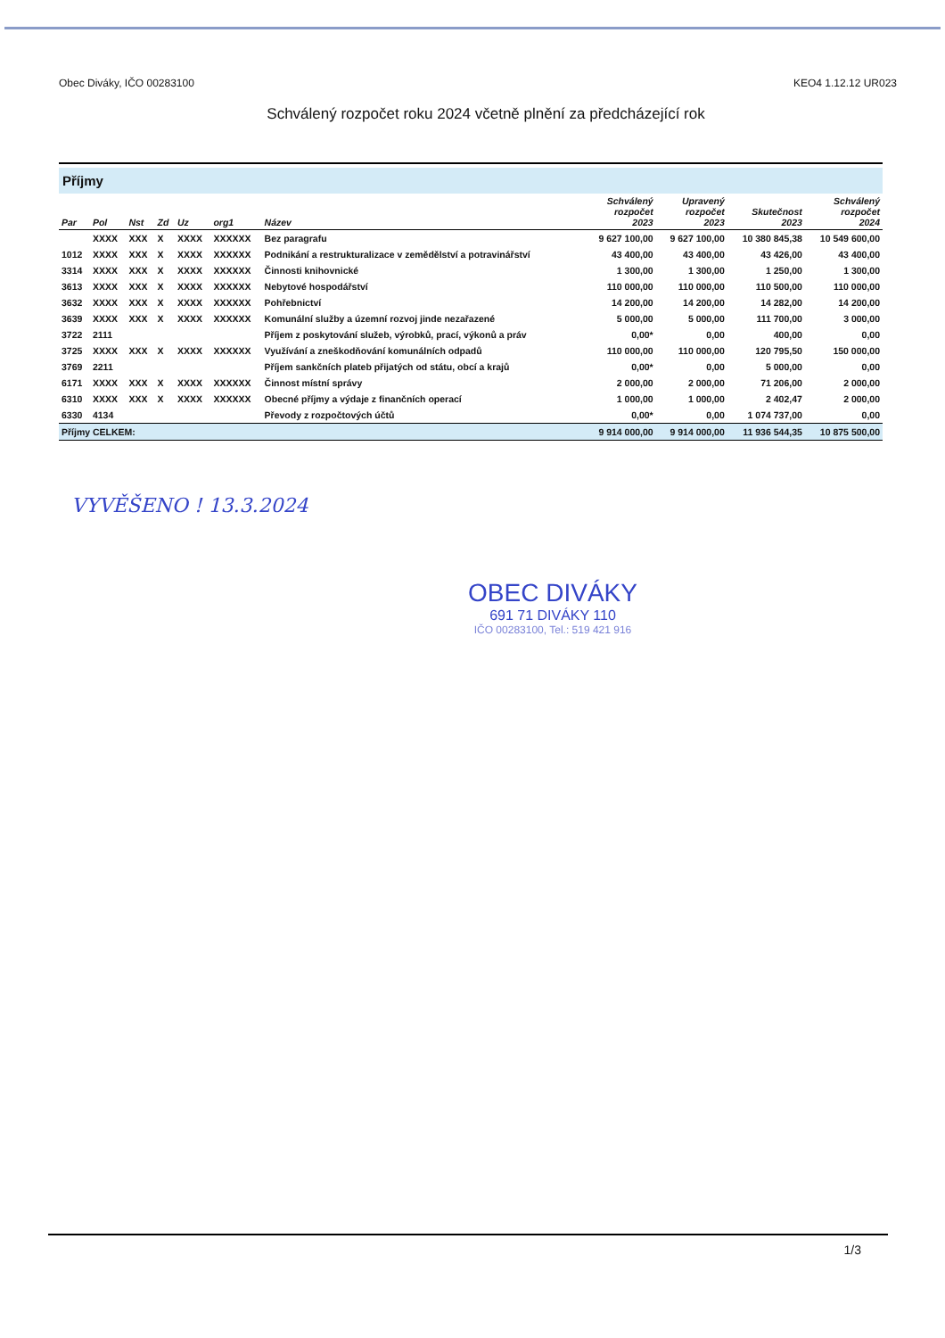Obec Diváky, IČO 00283100 KEO4 1.12.12 UR023
Schválený rozpočet roku 2024 včetně plnění za předcházející rok
Příjmy
| Par | Pol | Nst | Zd | Uz | org1 | Název | Schválený rozpočet 2023 | Upravený rozpočet 2023 | Skutečnost 2023 | Schválený rozpočet 2024 |
| --- | --- | --- | --- | --- | --- | --- | --- | --- | --- | --- |
| | XXXX | XXX | X | XXXX | XXXXXX | Bez paragrafu | 9 627 100,00 | 9 627 100,00 | 10 380 845,38 | 10 549 600,00 |
| 1012 | XXXX | XXX | X | XXXX | XXXXXX | Podnikání a restrukturalizace v zemědělství a potravinářství | 43 400,00 | 43 400,00 | 43 426,00 | 43 400,00 |
| 3314 | XXXX | XXX | X | XXXX | XXXXXX | Činnosti knihovnické | 1 300,00 | 1 300,00 | 1 250,00 | 1 300,00 |
| 3613 | XXXX | XXX | X | XXXX | XXXXXX | Nebytové hospodářství | 110 000,00 | 110 000,00 | 110 500,00 | 110 000,00 |
| 3632 | XXXX | XXX | X | XXXX | XXXXXX | Pohřebnictví | 14 200,00 | 14 200,00 | 14 282,00 | 14 200,00 |
| 3639 | XXXX | XXX | X | XXXX | XXXXXX | Komunální služby a územní rozvoj jinde nezařazené | 5 000,00 | 5 000,00 | 111 700,00 | 3 000,00 |
| 3722 | 2111 | | | | | Příjem z poskytování služeb, výrobků, prací, výkonů a práv | 0,00* | 0,00 | 400,00 | 0,00 |
| 3725 | XXXX | XXX | X | XXXX | XXXXXX | Využívání a zneškodňování komunálních odpadů | 110 000,00 | 110 000,00 | 120 795,50 | 150 000,00 |
| 3769 | 2211 | | | | | Příjem sankčních plateb přijatých od státu, obcí a krajů | 0,00* | 0,00 | 5 000,00 | 0,00 |
| 6171 | XXXX | XXX | X | XXXX | XXXXXX | Činnost místní správy | 2 000,00 | 2 000,00 | 71 206,00 | 2 000,00 |
| 6310 | XXXX | XXX | X | XXXX | XXXXXX | Obecné příjmy a výdaje z finančních operací | 1 000,00 | 1 000,00 | 2 402,47 | 2 000,00 |
| 6330 | 4134 | | | | | Převody z rozpočtových účtů | 0,00* | 0,00 | 1 074 737,00 | 0,00 |
| Příjmy CELKEM: | | | | | | | 9 914 000,00 | 9 914 000,00 | 11 936 544,35 | 10 875 500,00 |
VYVĚŠENO ! 13.3.2024
OBEC DIVÁKY
691 71 DIVÁKY 110
IČO 00283100, Tel.: 519 421 916
1/3